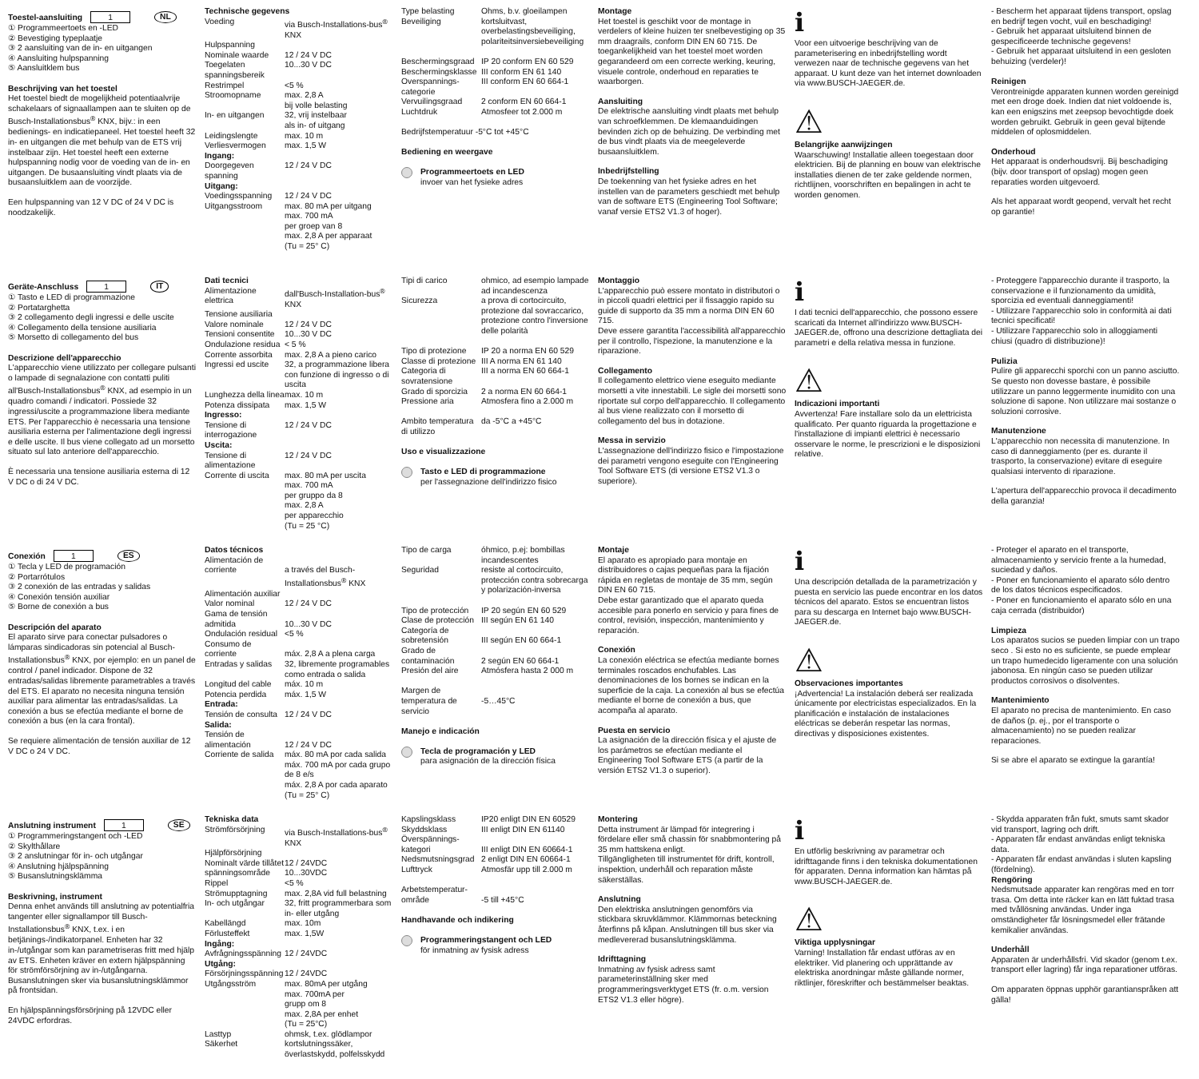Toestel-aansluiting
1 NL
① Programmeertoets en -LED
② Bevestiging typeplaatje
③ 2 aansluiting van de in- en uitgangen
④ Aansluiting hulpspanning
⑤ Aansluitklem bus
Beschrijving van het toestel
Het toestel biedt de mogelijkheid potentiaalvrije schakelaars of signaallampen aan te sluiten op de Busch-Installationsbus<sup>®</sup> KNX, bijv.: in een bedienings- en indicatiepaneel. Het toestel heeft 32 in- en uitgangen die met behulp van de ETS vrij instelbaar zijn. Het toestel heeft een externe hulpspanning nodig voor de voeding van de in- en uitgangen. De busaansluiting vindt plaats via de busaansluitklem aan de voorzijde.
Een hulpspanning van 12 V DC of 24 V DC is noodzakelijk.
Technische gegevens
| Voeding | via Busch-Installations-bus<sup>®</sup> KNX |
| Hulpspanning | |
| Nominale waarde | 12 / 24 V DC |
| Toegelaten spanningsbereik | 10...30 V DC |
| Restrimpel | <5 % |
| Stroomopname | max. 2,8 A bij volle belasting |
| In- en uitgangen | 32, vrij instelbaar als in- of uitgang |
| Leidingslengte | max. 10 m |
| Verliesvermogen | max. 1,5 W |
| Ingang: | |
| Doorgegeven spanning | 12 / 24 V DC |
| Uitgang: | |
| Voedingsspanning | 12 / 24 V DC |
| Uitgangsstroom | max. 80 mA per uitgang max. 700 mA per groep van 8 max. 2,8 A per apparaat (Tu = 25° C) |
| Type belasting | Ohms, b.v. gloeilampen |
| Beveiliging | kortsluitvast, overbelastingsbeveiliging, polariteitsinversiebeveiliging |
| Beschermingsgraad | IP 20 conform EN 60 529 |
| Beschermingsklasse | III conform EN 61 140 |
| Overspannings-categorie | III conform EN 60 664-1 |
| Vervuilingsgraad | 2 conform EN 60 664-1 |
| Luchtdruk | Atmosfeer tot 2.000 m |
Bedrijfstemperatuur -5°C tot +45°C
Bediening en weergave
Programmeertoets en LED
invoer van het fysieke adres
Montage
Het toestel is geschikt voor de montage in verdelers of kleine huizen ter snelbevestiging op 35 mm draagrails, conform DIN EN 60 715. De toegankelijkheid van het toestel moet worden gegarandeerd om een correcte werking, keuring, visuele controle, onderhoud en reparaties te waarborgen.
Aansluiting
De elektrische aansluiting vindt plaats met behulp van schroefklemmen. De klemaanduidingen bevinden zich op de behuizing. De verbinding met de bus vindt plaats via de meegeleverde busaansluitklem.
Inbedrijfstelling
De toekenning van het fysieke adres en het instellen van de parameters geschiedt met behulp van de software ETS (Engineering Tool Software; vanaf versie ETS2 V1.3 of hoger).
ℹ
Voor een uitvoerige beschrijving van de parameterisering en inbedrijfstelling wordt verwezen naar de technische gegevens van het apparaat. U kunt deze van het internet downloaden via www.BUSCH-JAEGER.de.
⚠
Belangrijke aanwijzingen
Waarschuwing! Installatie alleen toegestaan door elektricien. Bij de planning en bouw van elektrische installaties dienen de ter zake geldende normen, richtlijnen, voorschriften en bepalingen in acht te worden genomen.
- Bescherm het apparaat tijdens transport, opslag en bedrijf tegen vocht, vuil en beschadiging!
- Gebruik het apparaat uitsluitend binnen de gespecificeerde technische gegevens!
- Gebruik het apparaat uitsluitend in een gesloten behuizing (verdeler)!
Reinigen
Verontreinigde apparaten kunnen worden gereinigd met een droge doek. Indien dat niet voldoende is, kan een enigszins met zeepsop bevochtigde doek worden gebruikt. Gebruik in geen geval bijtende middelen of oplosmiddelen.
Onderhoud
Het apparaat is onderhoudsvrij. Bij beschadiging (bijv. door transport of opslag) mogen geen reparaties worden uitgevoerd.
Als het apparaat wordt geopend, vervalt het recht op garantie!
Geräte-Anschluss
1 IT
① Tasto e LED di programmazione
② Portatarghetta
③ 2 collegamento degli ingressi e delle uscite
④ Collegamento della tensione ausiliaria
⑤ Morsetto di collegamento del bus
Descrizione dell'apparecchio
L'apparecchio viene utilizzato per collegare pulsanti o lampade di segnalazione con contatti puliti all'Busch-Installationsbus<sup>®</sup> KNX, ad esempio in un quadro comandi / indicatori. Possiede 32 ingressi/uscite a programmazione libera mediante ETS. Per l'apparecchio è necessaria una tensione ausiliaria esterna per l'alimentazione degli ingressi e delle uscite. Il bus viene collegato ad un morsetto situato sul lato anteriore dell'apparecchio.
È necessaria una tensione ausiliaria esterna di 12 V DC o di 24 V DC.
Dati tecnici
| Alimentazione elettrica | dall'Busch-Installation-bus<sup>®</sup> KNX |
| Tensione ausiliaria | |
| Valore nominale | 12 / 24 V DC |
| Tensioni consentite | 10...30 V DC |
| Ondulazione residua | < 5 % |
| Corrente assorbita | max. 2,8 A a pieno carico |
| Ingressi ed uscite | 32, a programmazione libera con funzione di ingresso o di uscita |
| Lunghezza della linea | max. 10 m |
| Potenza dissipata | max. 1,5 W |
| Ingresso: | |
| Tensione di interrogazione | 12 / 24 V DC |
| Uscita: | |
| Tensione di alimentazione | 12 / 24 V DC |
| Corrente di uscita | max. 80 mA per uscita max. 700 mA per gruppo da 8 max. 2,8 A per apparecchio (Tu = 25 °C) |
| Tipi di carico | ohmico, ad esempio lampade ad incandescenza |
| Sicurezza | a prova di cortocircuito, protezione dal sovraccarico, protezione contro l'inversione delle polarità |
| Tipo di protezione | IP 20 a norma EN 60 529 |
| Classe di protezione | III A norma EN 61 140 |
| Categoria di sovratensione | III a norma EN 60 664-1 |
| Grado di sporcizia | 2 a norma EN 60 664-1 |
| Pressione aria | Atmosfera fino a 2.000 m |
| Ambito temperatura di utilizzo | da -5°C a +45°C |
Uso e visualizzazione
Tasto e LED di programmazione
per l'assegnazione dell'indirizzo fisico
Montaggio
L'apparecchio può essere montato in distributori o in piccoli quadri elettrici per il fissaggio rapido su guide di supporto da 35 mm a norma DIN EN 60 715.
Deve essere garantita l'accessibilità all'apparecchio per il controllo, l'ispezione, la manutenzione e la riparazione.
Collegamento
Il collegamento elettrico viene eseguito mediante morsetti a vite innestabili. Le sigle dei morsetti sono riportate sul corpo dell'apparecchio. Il collegamento al bus viene realizzato con il morsetto di collegamento del bus in dotazione.
Messa in servizio
L'assegnazione dell'indirizzo fisico e l'impostazione dei parametri vengono eseguite con l'Engineering Tool Software ETS (di versione ETS2 V1.3 o superiore).
ℹ
I dati tecnici dell'apparecchio, che possono essere scaricati da Internet all'indirizzo www.BUSCH-JAEGER.de, offrono una descrizione dettagliata dei parametri e della relativa messa in funzione.
⚠
Indicazioni importanti
Avvertenza! Fare installare solo da un elettricista qualificato. Per quanto riguarda la progettazione e l'installazione di impianti elettrici è necessario osservare le norme, le prescrizioni e le disposizioni relative.
- Proteggere l'apparecchio durante il trasporto, la conservazione e il funzionamento da umidità, sporcizia ed eventuali danneggiamenti!
- Utilizzare l'apparecchio solo in conformità ai dati tecnici specificati!
- Utilizzare l'apparecchio solo in alloggiamenti chiusi (quadro di distribuzione)!
Pulizia
Pulire gli apparecchi sporchi con un panno asciutto. Se questo non dovesse bastare, è possibile utilizzare un panno leggermente inumidito con una soluzione di sapone. Non utilizzare mai sostanze o soluzioni corrosive.
Manutenzione
L'apparecchio non necessita di manutenzione. In caso di danneggiamento (per es. durante il trasporto, la conservazione) evitare di eseguire qualsiasi intervento di riparazione.
L'apertura dell'apparecchio provoca il decadimento della garanzia!
Conexión
1 ES
① Tecla y LED de programación
② Portarrótulos
③ 2 conexión de las entradas y salidas
④ Conexión tensión auxiliar
⑤ Borne de conexión a bus
Descripción del aparato
El aparato sirve para conectar pulsadores o lámparas sindicadoras sin potencial al Busch-Installationsbus<sup>®</sup> KNX, por ejemplo: en un panel de control / panel indicador. Dispone de 32 entradas/salidas libremente parametrables a través del ETS. El aparato no necesita ninguna tensión auxiliar para alimentar las entradas/salidas. La conexión a bus se efectúa mediante el borne de conexión a bus (en la cara frontal).
Se requiere alimentación de tensión auxiliar de 12 V DC o 24 V DC.
Datos técnicos
| Alimentación de corriente | a través del Busch-Installationsbus<sup>®</sup> KNX |
| Alimentación auxiliar | |
| Valor nominal | 12 / 24 V DC |
| Gama de tensión admitida | 10...30 V DC |
| Ondulación residual | <5 % |
| Consumo de corriente | máx. 2,8 A a plena carga |
| Entradas y salidas | 32, libremente programables como entrada o salida |
| Longitud del cable | máx. 10 m |
| Potencia perdida | máx. 1,5 W |
| Entrada: | |
| Tensión de consulta | 12 / 24 V DC |
| Salida: | |
| Tensión de alimentación | 12 / 24 V DC |
| Corriente de salida | máx. 80 mA por cada salida máx. 700 mA por cada grupo de 8 e/s máx. 2,8 A por cada aparato (Tu = 25° C) |
| Tipo de carga | óhmico, p.ej: bombillas incandescentes |
| Seguridad | resiste al cortocircuito, protección contra sobrecarga y polarización-inversa |
| Tipo de protección | IP 20 según EN 60 529 |
| Clase de protección | III según EN 61 140 |
| Categoría de sobretensión | III según EN 60 664-1 |
| Grado de contaminación | 2 según EN 60 664-1 |
| Presión del aire | Atmósfera hasta 2 000 m |
| Margen de temperatura de servicio | -5…45°C |
Manejo e indicación
Tecla de programación y LED
para asignación de la dirección física
Montaje
El aparato es apropiado para montaje en distribuidores o cajas pequeñas para la fijación rápida en regletas de montaje de 35 mm, según DIN EN 60 715.
Debe estar garantizado que el aparato queda accesible para ponerlo en servicio y para fines de control, revisión, inspección, mantenimiento y reparación.
Conexión
La conexión eléctrica se efectúa mediante bornes terminales roscados enchufables. Las denominaciones de los bornes se indican en la superficie de la caja. La conexión al bus se efectúa mediante el borne de conexión a bus, que acompaña al aparato.
Puesta en servicio
La asignación de la dirección física y el ajuste de los parámetros se efectúan mediante el Engineering Tool Software ETS (a partir de la versión ETS2 V1.3 o superior).
ℹ
Una descripción detallada de la parametrización y puesta en servicio las puede encontrar en los datos técnicos del aparato. Estos se encuentran listos para su descarga en Internet bajo www.BUSCH-JAEGER.de.
⚠
Observaciones importantes
¡Advertencia! La instalación deberá ser realizada únicamente por electricistas especializados. En la planificación e instalación de instalaciones eléctricas se deberán respetar las normas, directivas y disposiciones existentes.
- Proteger el aparato en el transporte, almacenamiento y servicio frente a la humedad, suciedad y daños.
- Poner en funcionamiento el aparato sólo dentro de los datos técnicos especificados.
- Poner en funcionamiento el aparato sólo en una caja cerrada (distribuidor)
Limpieza
Los aparatos sucios se pueden limpiar con un trapo seco . Si esto no es suficiente, se puede emplear un trapo humedecido ligeramente con una solución jabonosa. En ningún caso se pueden utilizar productos corrosivos o disolventes.
Mantenimiento
El aparato no precisa de mantenimiento. En caso de daños (p. ej., por el transporte o almacenamiento) no se pueden realizar reparaciones.
Si se abre el aparato se extingue la garantía!
Anslutning instrument
1 SE
① Programmeringstangent och -LED
② Skylthållare
③ 2 anslutningar för in- och utgångar
④ Anslutning hjälpspänning
⑤ Busanslutningsklämma
Beskrivning, instrument
Denna enhet används till anslutning av potentialfria tangenter eller signallampor till Busch-Installationsbus<sup>®</sup> KNX, t.ex. i en betjänings-/indikatorpanel. Enheten har 32 in-/utgångar som kan parametriseras fritt med hjälp av ETS. Enheten kräver en extern hjälpspänning för strömförsörjning av in-/utgångarna. Busanslutningen sker via busanslutningsklämmor på frontsidan.
En hjälpspänningsförsörjning på 12VDC eller 24VDC erfordras.
Tekniska data
| Strömförsörjning | via Busch-Installations-bus<sup>®</sup> KNX |
| Hjälpförsörjning | |
| Nominalt värde tillåtet | 12 / 24VDC |
| spänningsområde | 10...30VDC |
| Rippel | <5 % |
| Strömupptagning | max. 2,8A vid full belastning |
| In- och utgångar | 32, fritt programmerbara som in- eller utgång |
| Kabellängd | max. 10m |
| Förlusteffekt | max. 1,5W |
| Ingång: | |
| Avfrågningsspänning | 12 / 24VDC |
| Utgång: | |
| Försörjningsspänning | 12 / 24VDC |
| Utgångsström | max. 80mA per utgång max. 700mA per grupp om 8 max. 2,8A per enhet (Tu = 25°C) |
| Lasttyp | ohmsk, t.ex. glödlampor |
| Säkerhet | kortslutningssäker, överlastskydd, polfelsskydd |
| Kapslingsklass | IP20 enligt DIN EN 60529 |
| Skyddsklass | III enligt DIN EN 61140 |
| Överspännings-kategori | III enligt DIN EN 60664-1 |
| Nedsmutsningsgrad | 2 enligt DIN EN 60664-1 |
| Lufttryck | Atmosfär upp till 2.000 m |
| Arbetstemperatur-område | -5 till +45°C |
Handhavande och indikering
Programmeringstangent och LED
för inmatning av fysisk adress
Montering
Detta instrument är lämpad för integrering i fördelare eller små chassin för snabbmontering på 35 mm hattskena enligt.
Tillgängligheten till instrumentet för drift, kontroll, inspektion, underhåll och reparation måste säkerställas.
Anslutning
Den elektriska anslutningen genomförs via stickbara skruvklämmor. Klämmornas beteckning återfinns på kåpan. Anslutningen till bus sker via medlevererad busanslutningsklämma.
Idrifttagning
Inmatning av fysisk adress samt parameterinställning sker med programmeringsverktyget ETS (fr. o.m. version ETS2 V1.3 eller högre).
ℹ
En utförlig beskrivning av parametrar och idrifttagande finns i den tekniska dokumentationen för apparaten. Denna information kan hämtas på www.BUSCH-JAEGER.de.
⚠
Viktiga upplysningar
Varning! Installation får endast utföras av en elektriker. Vid planering och upprättande av elektriska anordningar måste gällande normer, riktlinjer, föreskrifter och bestämmelser beaktas.
- Skydda apparaten från fukt, smuts samt skador vid transport, lagring och drift.
- Apparaten får endast användas enligt tekniska data.
- Apparaten får endast användas i sluten kapsling (fördelning).
Rengöring
Nedsmutsade apparater kan rengöras med en torr trasa. Om detta inte räcker kan en lätt fuktad trasa med tvållösning användas. Under inga omständigheter får lösningsmedel eller frätande kemikalier användas.
Underhåll
Apparaten är underhållsfri. Vid skador (genom t.ex. transport eller lagring) får inga reparationer utföras.
Om apparaten öppnas upphör garantianspråken att gälla!